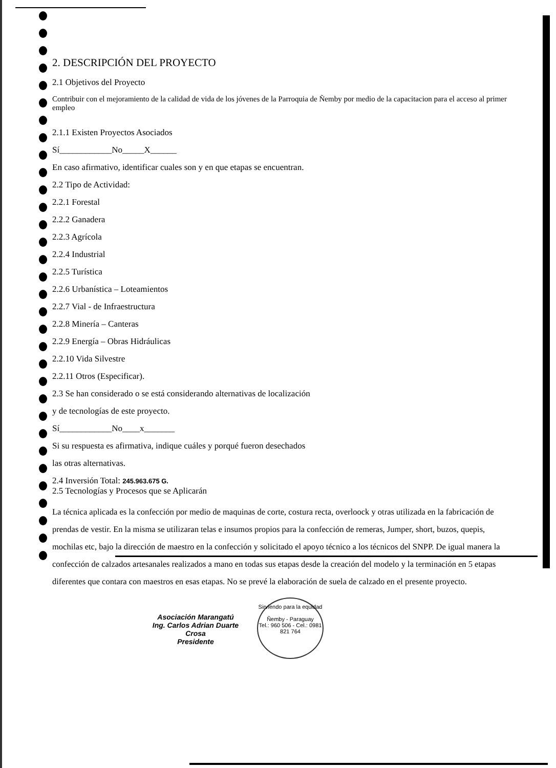2. DESCRIPCIÓN DEL PROYECTO
2.1 Objetivos del Proyecto
Contribuir con el mejoramiento de la calidad de vida de los jóvenes de la Parroquia de Ñemby por medio de la capacitacion para el acceso al primer empleo
2.1.1 Existen Proyectos Asociados
Sí____________No_____X______
En caso afirmativo, identificar cuales son y en que etapas se encuentran.
2.2 Tipo de Actividad:
2.2.1 Forestal
2.2.2 Ganadera
2.2.3 Agrícola
2.2.4 Industrial
2.2.5 Turística
2.2.6 Urbanística – Loteamientos
2.2.7 Vial - de Infraestructura
2.2.8 Minería – Canteras
2.2.9 Energía – Obras Hidráulicas
2.2.10 Vida Silvestre
2.2.11 Otros (Especificar).
2.3 Se han considerado o se está considerando alternativas de localización
y de tecnologías de este proyecto.
Sí____________No____x_______
Si su respuesta es afirmativa, indique cuáles y porqué fueron desechados
las otras alternativas.
2.4 Inversión Total: 245.963.675 G.
2.5 Tecnologías y Procesos que se Aplicarán
La técnica aplicada es la confección por medio de maquinas de corte, costura recta, overloock y otras utilizada en la fabricación de prendas de vestir. En la misma se utilizaran telas e insumos propios para la confección de remeras, Jumper, short, buzos, quepis, mochilas etc, bajo la dirección de maestro en la confección y solicitado el apoyo técnico a los técnicos del SNPP. De igual manera la confección de calzados artesanales realizados a mano en todas sus etapas desde la creación del modelo y la terminación en 5 etapas diferentes que contara con maestros en esas etapas. No se prevé la elaboración de suela de calzado en el presente proyecto.
Asociación Marangatú
Ing. Carlos Adrian Duarte Crosa
Presidente Sirviendo para la equidad
Ñemby - Paraguay
Tel.: 960 506 - Cel.: 0981 821 764